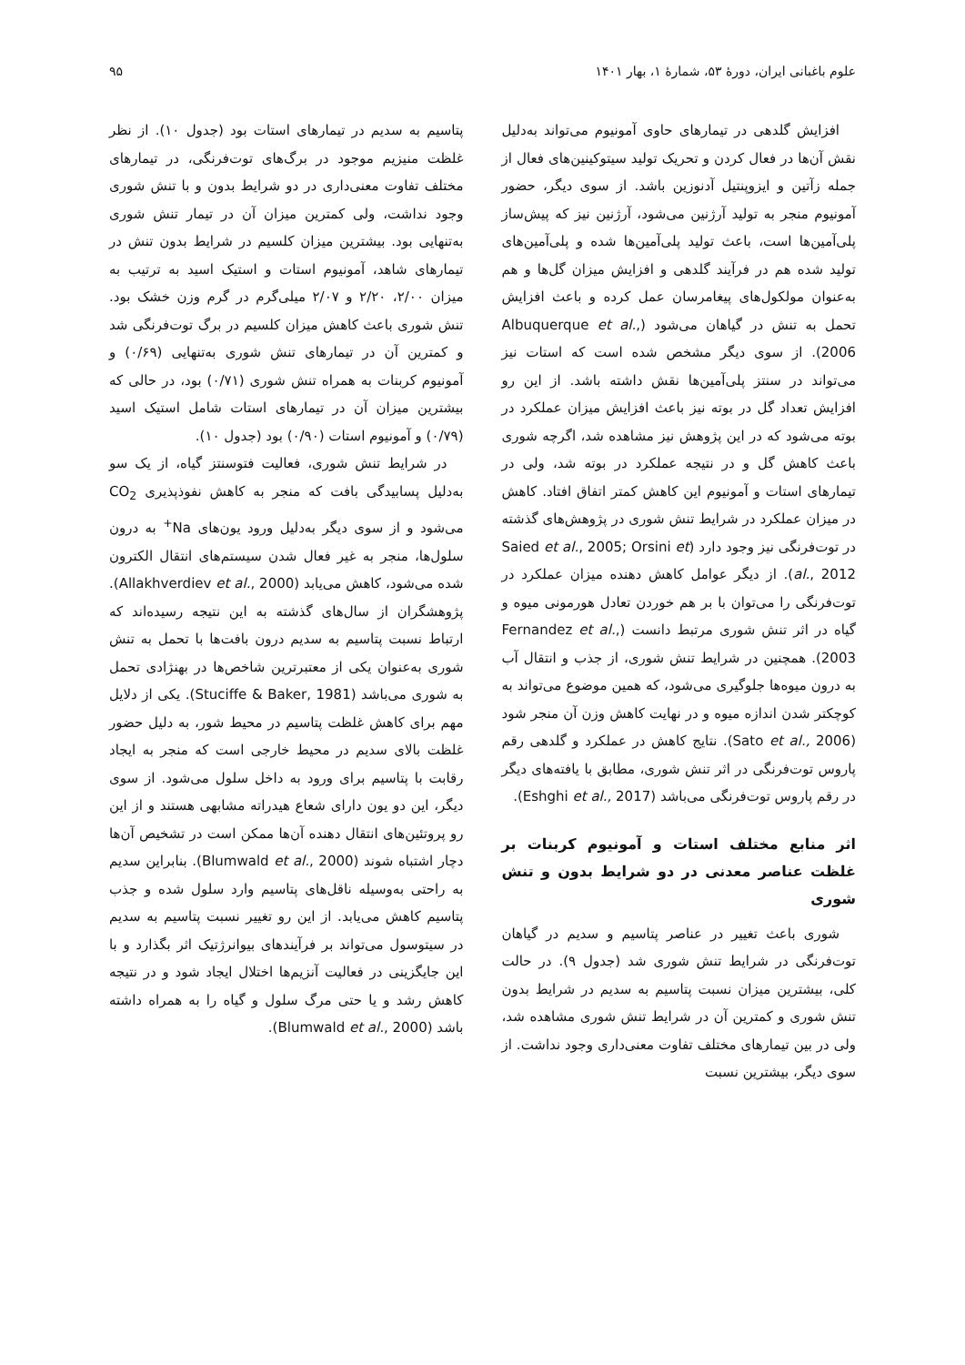علوم باغبانی ایران، دورهٔ ۵۳، شمارهٔ ۱، بهار ۱۴۰۱ ۹۵
افزایش گلدهی در تیمارهای حاوی آمونیوم می‌تواند به‌دلیل نقش آن‌ها در فعال کردن و تحریک تولید سیتوکینین‌های فعال از جمله زآتین و ایزوپنتیل آدنوزین باشد. از سوی دیگر، حضور آمونیوم منجر به تولید آرژنین می‌شود، آرژنین نیز که پیش‌ساز پلی‌آمین‌ها است، باعث تولید پلی‌آمین‌ها شده و پلی‌آمین‌های تولید شده هم در فرآیند گلدهی و افزایش میزان گل‌ها و هم به‌عنوان مولکول‌های پیغامرسان عمل کرده و باعث افزایش تحمل به تنش در گیاهان می‌شود (Albuquerque et al., 2006). از سوی دیگر مشخص شده است که استات نیز می‌تواند در سنتز پلی‌آمین‌ها نقش داشته باشد. از این رو افزایش تعداد گل در بوته نیز باعث افزایش میزان عملکرد در بوته می‌شود که در این پژوهش نیز مشاهده شد، اگرچه شوری باعث کاهش گل و در نتیجه عملکرد در بوته شد، ولی در تیمارهای استات و آمونیوم این کاهش کمتر اتفاق افتاد. کاهش در میزان عملکرد در شرایط تنش شوری در پژوهش‌های گذشته در توت‌فرنگی نیز وجود دارد (Saied et al., 2005; Orsini et al., 2012). از دیگر عوامل کاهش دهنده میزان عملکرد در توت‌فرنگی را می‌توان با بر هم خوردن تعادل هورمونی میوه و گیاه در اثر تنش شوری مرتبط دانست (Fernandez et al., 2003). همچنین در شرایط تنش شوری، از جذب و انتقال آب به درون میوه‌ها جلوگیری می‌شود، که همین موضوع می‌تواند به کوچکتر شدن اندازه میوه و در نهایت کاهش وزن آن منجر شود (Sato et al., 2006). نتایج کاهش در عملکرد و گلدهی رقم پاروس توت‌فرنگی در اثر تنش شوری، مطابق با یافته‌های دیگر در رقم پاروس توت‌فرنگی می‌باشد (Eshghi et al., 2017).
اثر منابع مختلف استات و آمونیوم کربنات بر غلظت عناصر معدنی در دو شرایط بدون و تنش شوری
شوری باعث تغییر در عناصر پتاسیم و سدیم در گیاهان توت‌فرنگی در شرایط تنش شوری شد (جدول ۹). در حالت کلی، بیشترین میزان نسبت پتاسیم به سدیم در شرایط بدون تنش شوری و کمترین آن در شرایط تنش شوری مشاهده شد، ولی در بین تیمارهای مختلف تفاوت معنی‌داری وجود نداشت. از سوی دیگر، بیشترین نسبت
پتاسیم به سدیم در تیمارهای استات بود (جدول ۱۰). از نظر غلظت منیزیم موجود در برگ‌های توت‌فرنگی، در تیمارهای مختلف تفاوت معنی‌داری در دو شرایط بدون و با تنش شوری وجود نداشت، ولی کمترین میزان آن در تیمار تنش شوری به‌تنهایی بود. بیشترین میزان کلسیم در شرایط بدون تنش در تیمارهای شاهد، آمونیوم استات و استیک اسید به ترتیب به میزان ۲/۰۰، ۲/۲۰ و ۲/۰۷ میلی‌گرم در گرم وزن خشک بود. تنش شوری باعث کاهش میزان کلسیم در برگ توت‌فرنگی شد و کمترین آن در تیمارهای تنش شوری به‌تنهایی (۰/۶۹) و آمونیوم کربنات به همراه تنش شوری (۰/۷۱) بود، در حالی که بیشترین میزان آن در تیمارهای استات شامل استیک اسید (۰/۷۹) و آمونیوم استات (۰/۹۰) بود (جدول ۱۰).
در شرایط تنش شوری، فعالیت فتوسنتز گیاه، از یک سو به‌دلیل پسابیدگی بافت که منجر به کاهش نفوذپذیری CO<sub>2</sub> می‌شود و از سوی دیگر به‌دلیل ورود یون‌های Na<sup>+</sup> به درون سلول‌ها، منجر به غیر فعال شدن سیستم‌های انتقال الکترون شده می‌شود، کاهش می‌یابد (Allakhverdiev et al., 2000). پژوهشگران از سال‌های گذشته به این نتیجه رسیده‌اند که ارتباط نسبت پتاسیم به سدیم درون بافت‌ها با تحمل به تنش شوری به‌عنوان یکی از معتبرترین شاخص‌ها در بهنژادی تحمل به شوری می‌باشد (Stuciffe & Baker, 1981). یکی از دلایل مهم برای کاهش غلظت پتاسیم در محیط شور، به دلیل حضور غلظت بالای سدیم در محیط خارجی است که منجر به ایجاد رقابت با پتاسیم برای ورود به داخل سلول می‌شود. از سوی دیگر، این دو یون دارای شعاع هیدراته مشابهی هستند و از این رو پروتئین‌های انتقال دهنده آن‌ها ممکن است در تشخیص آن‌ها دچار اشتباه شوند (Blumwald et al., 2000). بنابراین سدیم به راحتی به‌وسیله ناقل‌های پتاسیم وارد سلول شده و جذب پتاسیم کاهش می‌یابد. از این رو تغییر نسبت پتاسیم به سدیم در سیتوسول می‌تواند بر فرآیندهای بیوانرژتیک اثر بگذارد و با این جایگزینی در فعالیت آنزیم‌ها اختلال ایجاد شود و در نتیجه کاهش رشد و یا حتی مرگ سلول و گیاه را به همراه داشته باشد (Blumwald et al., 2000).